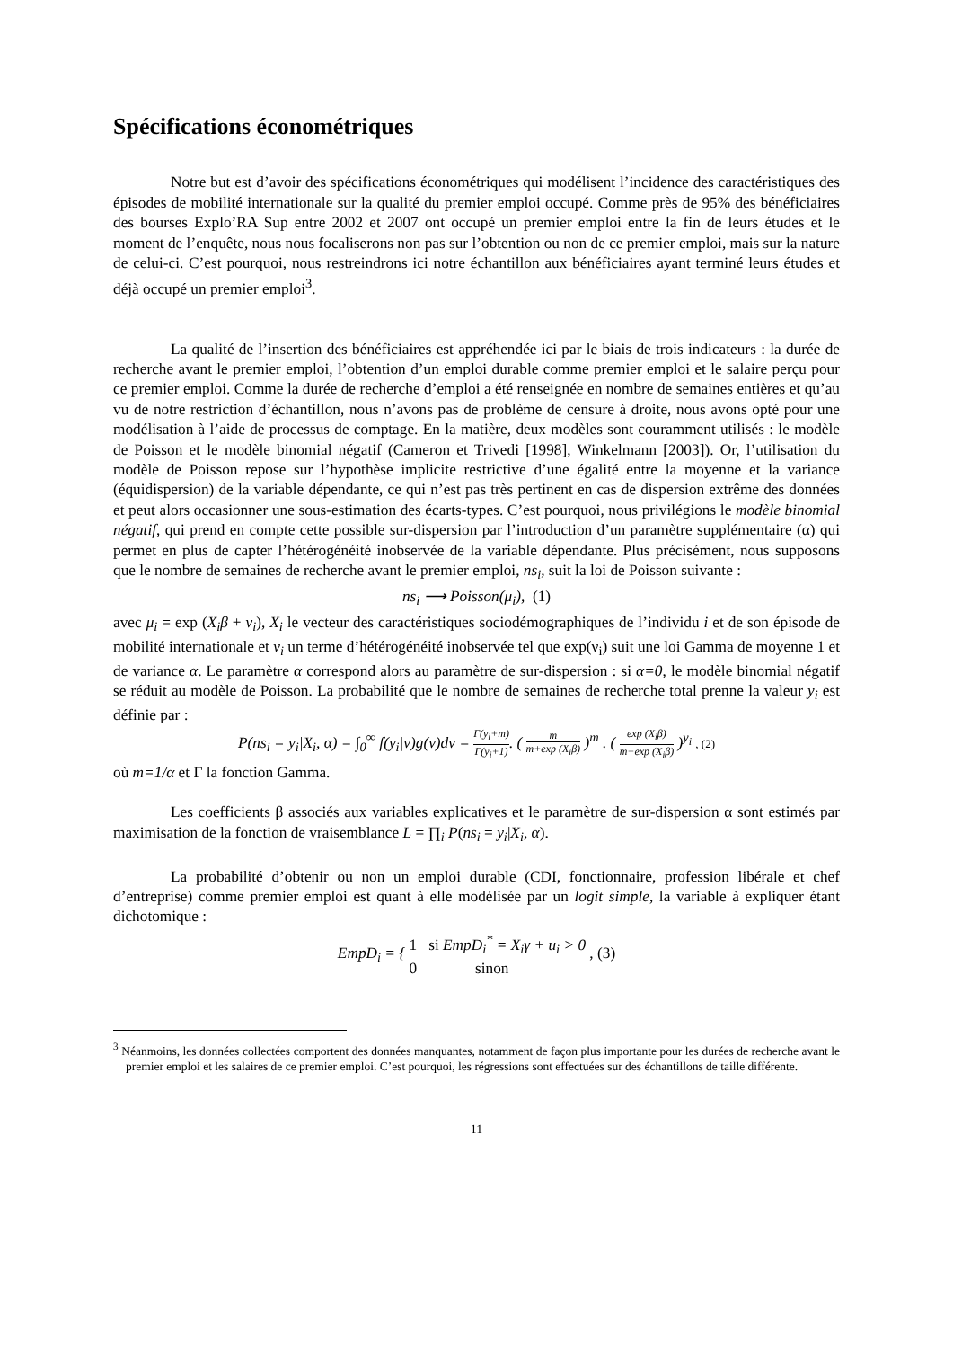Spécifications économétriques
Notre but est d’avoir des spécifications économétriques qui modélisent l’incidence des caractéristiques des épisodes de mobilité internationale sur la qualité du premier emploi occupé. Comme près de 95% des bénéficiaires des bourses Explo’RA Sup entre 2002 et 2007 ont occupé un premier emploi entre la fin de leurs études et le moment de l’enquête, nous nous focaliserons non pas sur l’obtention ou non de ce premier emploi, mais sur la nature de celui-ci. C’est pourquoi, nous restreindrons ici notre échantillon aux bénéficiaires ayant terminé leurs études et déjà occupé un premier emploi<sup>3</sup>.
La qualité de l’insertion des bénéficiaires est appréhendée ici par le biais de trois indicateurs : la durée de recherche avant le premier emploi, l’obtention d’un emploi durable comme premier emploi et le salaire perçu pour ce premier emploi. Comme la durée de recherche d’emploi a été renseignée en nombre de semaines entières et qu’au vu de notre restriction d’échantillon, nous n’avons pas de problème de censure à droite, nous avons opté pour une modélisation à l’aide de processus de comptage. En la matière, deux modèles sont couramment utilisés : le modèle de Poisson et le modèle binomial négatif (Cameron et Trivedi [1998], Winkelmann [2003]). Or, l’utilisation du modèle de Poisson repose sur l’hypothèse implicite restrictive d’une égalité entre la moyenne et la variance (équidispersion) de la variable dépendante, ce qui n’est pas très pertinent en cas de dispersion extrême des données et peut alors occasionner une sous-estimation des écarts-types. C’est pourquoi, nous privilégions le modèle binomial négatif, qui prend en compte cette possible sur-dispersion par l’introduction d’un paramètre supplémentaire (α) qui permet en plus de capter l’hétérogénéité inobservée de la variable dépendante. Plus précisément, nous supposons que le nombre de semaines de recherche avant le premier emploi, ns<sub>i</sub>, suit la loi de Poisson suivante :
ns<sub>i</sub> ⟶ Poisson(μ<sub>i</sub>), (1)
avec μ<sub>i</sub> = exp (X<sub>i</sub>β + ν<sub>i</sub>), X<sub>i</sub> le vecteur des caractéristiques sociodémographiques de l’individu i et de son épisode de mobilité internationale et ν<sub>i</sub> un terme d’hétérogénéité inobservée tel que exp(ν<sub>i</sub>) suit une loi Gamma de moyenne 1 et de variance α. Le paramètre α correspond alors au paramètre de sur-dispersion : si α=0, le modèle binomial négatif se réduit au modèle de Poisson. La probabilité que le nombre de semaines de recherche total prenne la valeur y<sub>i</sub> est définie par :
P(ns<sub>i</sub> = y<sub>i</sub>|X<sub>i</sub>, α) = ∫<sub>0</sub><sup>∞</sup> f(y<sub>i</sub>|ν)g(ν)dν = Γ(y<sub>i</sub>+m) Γ(y<sub>i</sub>+1). ( m m+exp (X<sub>i</sub>β) )<sup>m</sup> . ( exp (X<sub>i</sub>β) m+exp (X<sub>i</sub>β) )<sup>y<sub>i</sub></sup> , (2)
où m=1/α et Γ la fonction Gamma.
Les coefficients β associés aux variables explicatives et le paramètre de sur-dispersion α sont estimés par maximisation de la fonction de vraisemblance L = ∏<sub>i</sub> P(ns<sub>i</sub> = y<sub>i</sub>|X<sub>i</sub>, α).
La probabilité d’obtenir ou non un emploi durable (CDI, fonctionnaire, profession libérale et chef d’entreprise) comme premier emploi est quant à elle modélisée par un logit simple, la variable à expliquer étant dichotomique :
EmpD<sub>i</sub> = { 1 si EmpD<sub>i</sub><sup>*</sup> = X<sub>i</sub>γ + u<sub>i</sub> > 0
0 sinon , (3)
<sup>3</sup> Néanmoins, les données collectées comportent des données manquantes, notamment de façon plus importante pour les durées de recherche avant le premier emploi et les salaires de ce premier emploi. C’est pourquoi, les régressions sont effectuées sur des échantillons de taille différente.
11